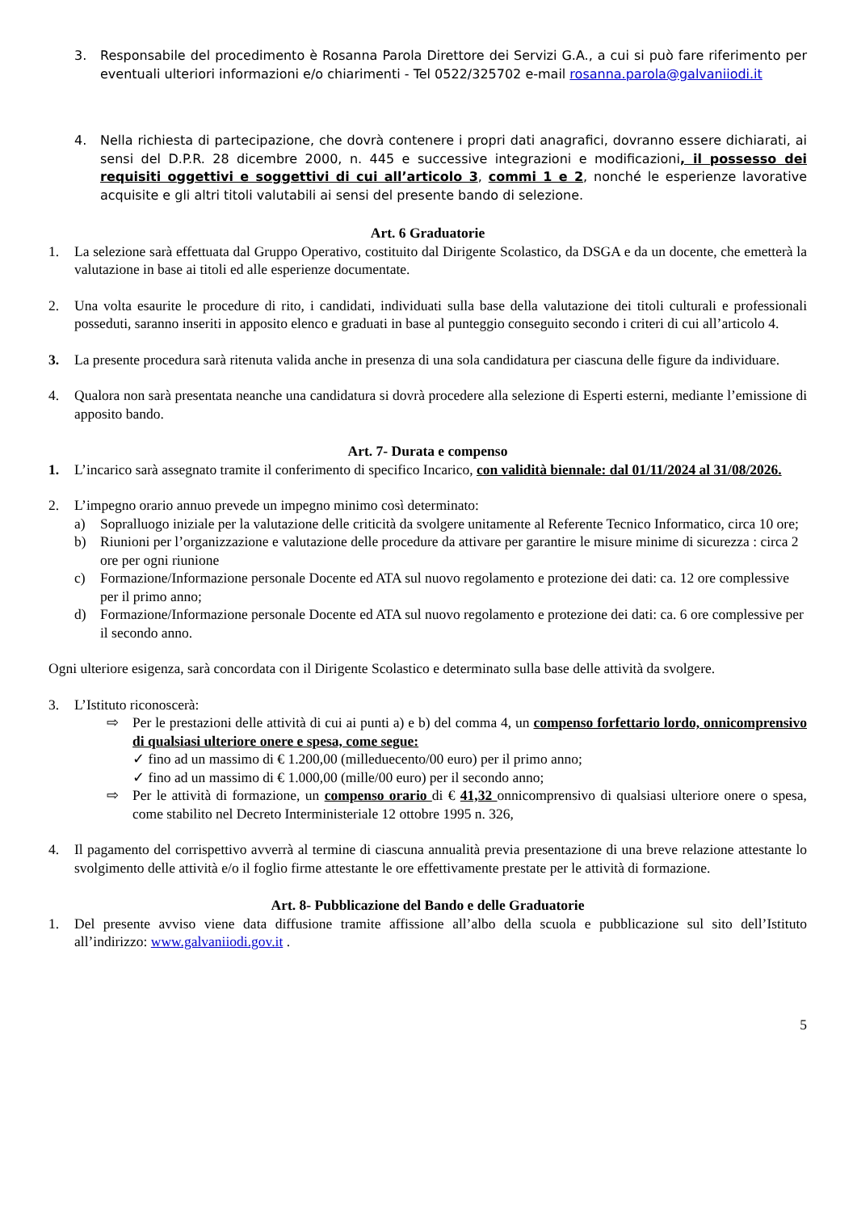3. Responsabile del procedimento è Rosanna Parola Direttore dei Servizi G.A., a cui si può fare riferimento per eventuali ulteriori informazioni e/o chiarimenti - Tel 0522/325702 e-mail rosanna.parola@galvaniiodi.it
4. Nella richiesta di partecipazione, che dovrà contenere i propri dati anagrafici, dovranno essere dichiarati, ai sensi del D.P.R. 28 dicembre 2000, n. 445 e successive integrazioni e modificazioni, il possesso dei requisiti oggettivi e soggettivi di cui all’articolo 3, commi 1 e 2, nonché le esperienze lavorative acquisite e gli altri titoli valutabili ai sensi del presente bando di selezione.
Art. 6 Graduatorie
1. La selezione sarà effettuata dal Gruppo Operativo, costituito dal Dirigente Scolastico, da DSGA e da un docente, che emetterà la valutazione in base ai titoli ed alle esperienze documentate.
2. Una volta esaurite le procedure di rito, i candidati, individuati sulla base della valutazione dei titoli culturali e professionali posseduti, saranno inseriti in apposito elenco e graduati in base al punteggio conseguito secondo i criteri di cui all’articolo 4.
3. La presente procedura sarà ritenuta valida anche in presenza di una sola candidatura per ciascuna delle figure da individuare.
4. Qualora non sarà presentata neanche una candidatura si dovrà procedere alla selezione di Esperti esterni, mediante l’emissione di apposito bando.
Art. 7- Durata e compenso
1. L’incarico sarà assegnato tramite il conferimento di specifico Incarico, con validità biennale: dal 01/11/2024 al 31/08/2026.
2. L’impegno orario annuo prevede un impegno minimo così determinato:
a) Sopralluogo iniziale per la valutazione delle criticità da svolgere unitamente al Referente Tecnico Informatico, circa 10 ore;
b) Riunioni per l’organizzazione e valutazione delle procedure da attivare per garantire le misure minime di sicurezza : circa 2 ore per ogni riunione
c) Formazione/Informazione personale Docente ed ATA sul nuovo regolamento e protezione dei dati: ca. 12 ore complessive per il primo anno;
d) Formazione/Informazione personale Docente ed ATA sul nuovo regolamento e protezione dei dati: ca. 6 ore complessive per il secondo anno.
Ogni ulteriore esigenza, sarà concordata con il Dirigente Scolastico e determinato sulla base delle attività da svolgere.
3. L’Istituto riconoscerà:
⇨ Per le prestazioni delle attività di cui ai punti a) e b) del comma 4, un compenso forfettario lordo, onnicomprensivo di qualsiasi ulteriore onere e spesa, come segue:
✓ fino ad un massimo di € 1.200,00 (milleduecento/00 euro) per il primo anno;
✓ fino ad un massimo di € 1.000,00 (mille/00 euro) per il secondo anno;
⇨ Per le attività di formazione, un compenso orario di € 41,32 onnicomprensivo di qualsiasi ulteriore onere o spesa, come stabilito nel Decreto Interministeriale 12 ottobre 1995 n. 326,
4. Il pagamento del corrispettivo avverrà al termine di ciascuna annualità previa presentazione di una breve relazione attestante lo svolgimento delle attività e/o il foglio firme attestante le ore effettivamente prestate per le attività di formazione.
Art. 8- Pubblicazione del Bando e delle Graduatorie
1. Del presente avviso viene data diffusione tramite affissione all’albo della scuola e pubblicazione sul sito dell’Istituto all’indirizzo: www.galvaniiodi.gov.it .
5